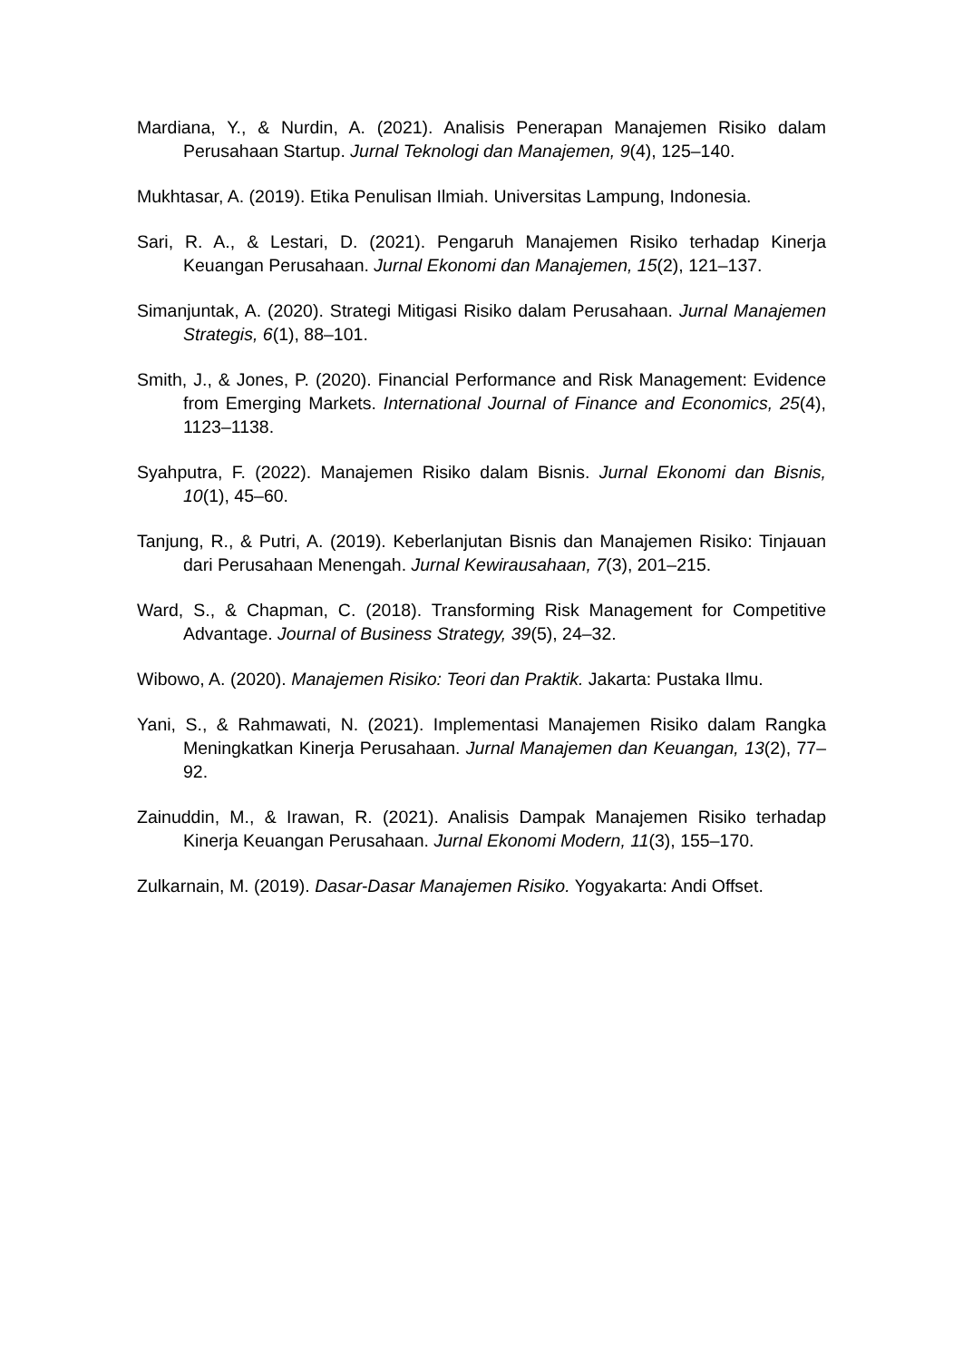Mardiana, Y., & Nurdin, A. (2021). Analisis Penerapan Manajemen Risiko dalam Perusahaan Startup. Jurnal Teknologi dan Manajemen, 9(4), 125–140.
Mukhtasar, A. (2019). Etika Penulisan Ilmiah. Universitas Lampung, Indonesia.
Sari, R. A., & Lestari, D. (2021). Pengaruh Manajemen Risiko terhadap Kinerja Keuangan Perusahaan. Jurnal Ekonomi dan Manajemen, 15(2), 121–137.
Simanjuntak, A. (2020). Strategi Mitigasi Risiko dalam Perusahaan. Jurnal Manajemen Strategis, 6(1), 88–101.
Smith, J., & Jones, P. (2020). Financial Performance and Risk Management: Evidence from Emerging Markets. International Journal of Finance and Economics, 25(4), 1123–1138.
Syahputra, F. (2022). Manajemen Risiko dalam Bisnis. Jurnal Ekonomi dan Bisnis, 10(1), 45–60.
Tanjung, R., & Putri, A. (2019). Keberlanjutan Bisnis dan Manajemen Risiko: Tinjauan dari Perusahaan Menengah. Jurnal Kewirausahaan, 7(3), 201–215.
Ward, S., & Chapman, C. (2018). Transforming Risk Management for Competitive Advantage. Journal of Business Strategy, 39(5), 24–32.
Wibowo, A. (2020). Manajemen Risiko: Teori dan Praktik. Jakarta: Pustaka Ilmu.
Yani, S., & Rahmawati, N. (2021). Implementasi Manajemen Risiko dalam Rangka Meningkatkan Kinerja Perusahaan. Jurnal Manajemen dan Keuangan, 13(2), 77–92.
Zainuddin, M., & Irawan, R. (2021). Analisis Dampak Manajemen Risiko terhadap Kinerja Keuangan Perusahaan. Jurnal Ekonomi Modern, 11(3), 155–170.
Zulkarnain, M. (2019). Dasar-Dasar Manajemen Risiko. Yogyakarta: Andi Offset.